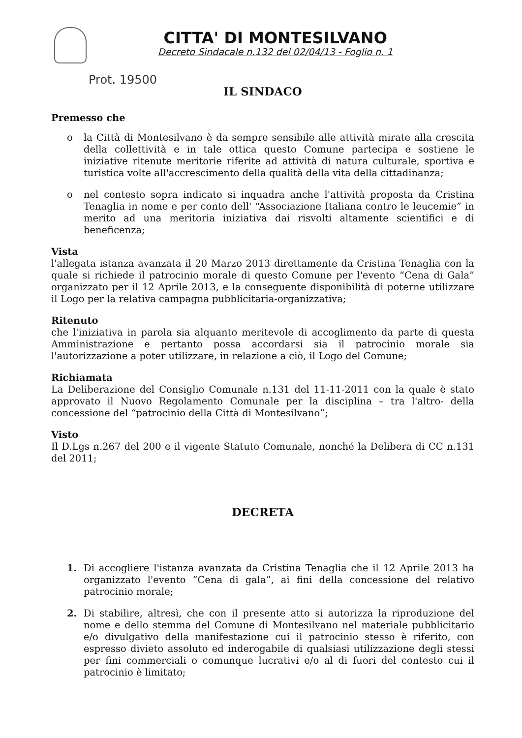CITTA' DI MONTESILVANO
Decreto Sindacale n.132 del 02/04/13 - Foglio n. 1
Prot. 19500
IL SINDACO
Premesso che
o la Città di Montesilvano è da sempre sensibile alle attività mirate alla crescita della collettività e in tale ottica questo Comune partecipa e sostiene le iniziative ritenute meritorie riferite ad attività di natura culturale, sportiva e turistica volte all'accrescimento della qualità della vita della cittadinanza;
o nel contesto sopra indicato si inquadra anche l'attività proposta da Cristina Tenaglia in nome e per conto dell' “Associazione Italiana contro le leucemie” in merito ad una meritoria iniziativa dai risvolti altamente scientifici e di beneficenza;
Vista
l'allegata istanza avanzata il 20 Marzo 2013 direttamente da Cristina Tenaglia con la quale si richiede il patrocinio morale di questo Comune per l'evento “Cena di Gala” organizzato per il 12 Aprile 2013, e la conseguente disponibilità di poterne utilizzare il Logo per la relativa campagna pubblicitaria-organizzativa;
Ritenuto
che l'iniziativa in parola sia alquanto meritevole di accoglimento da parte di questa Amministrazione e pertanto possa accordarsi sia il patrocinio morale sia l'autorizzazione a poter utilizzare, in relazione a ciò, il Logo del Comune;
Richiamata
La Deliberazione del Consiglio Comunale n.131 del 11-11-2011 con la quale è stato approvato il Nuovo Regolamento Comunale per la disciplina – tra l'altro- della concessione del “patrocinio della Città di Montesilvano”;
Visto
Il D.Lgs n.267 del 200 e il vigente Statuto Comunale, nonché la Delibera di CC n.131 del 2011;
DECRETA
1. Di accogliere l'istanza avanzata da Cristina Tenaglia che il 12 Aprile 2013 ha organizzato l'evento “Cena di gala”, ai fini della concessione del relativo patrocinio morale;
2. Di stabilire, altresì, che con il presente atto si autorizza la riproduzione del nome e dello stemma del Comune di Montesilvano nel materiale pubblicitario e/o divulgativo della manifestazione cui il patrocinio stesso è riferito, con espresso divieto assoluto ed inderogabile di qualsiasi utilizzazione degli stessi per fini commerciali o comunque lucrativi e/o al di fuori del contesto cui il patrocinio è limitato;